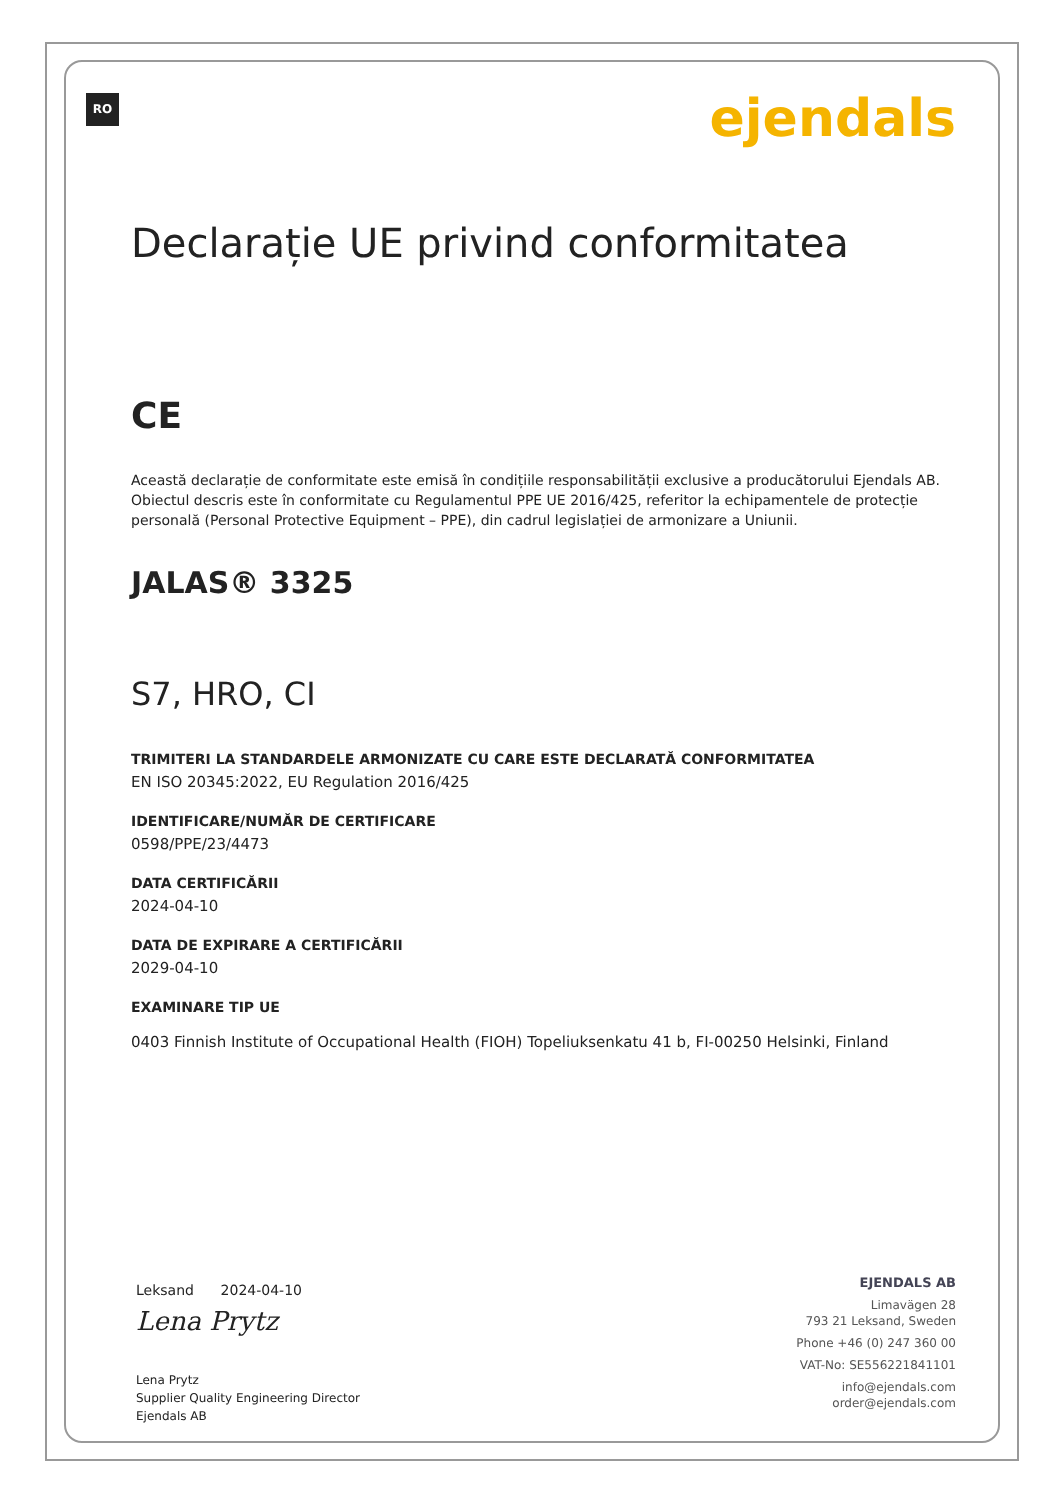RO ejendals
Declarație UE privind conformitatea
CE
Această declarație de conformitate este emisă în condițiile responsabilității exclusive a producătorului Ejendals AB.
Obiectul descris este în conformitate cu Regulamentul PPE UE 2016/425, referitor la echipamentele de protecție personală (Personal Protective Equipment – PPE), din cadrul legislației de armonizare a Uniunii.
JALAS® 3325
S7, HRO, CI
TRIMITERI LA STANDARDELE ARMONIZATE CU CARE ESTE DECLARATĂ CONFORMITATEA
EN ISO 20345:2022, EU Regulation 2016/425
IDENTIFICARE/NUMĂR DE CERTIFICARE
0598/PPE/23/4473
DATA CERTIFICĂRII
2024-04-10
DATA DE EXPIRARE A CERTIFICĂRII
2029-04-10
EXAMINARE TIP UE
0403 Finnish Institute of Occupational Health (FIOH) Topeliuksenkatu 41 b, FI-00250 Helsinki, Finland
Leksand 2024-04-10
Lena Prytz
Lena Prytz
Supplier Quality Engineering Director
Ejendals AB
EJENDALS AB
Limavägen 28
793 21 Leksand, Sweden
Phone +46 (0) 247 360 00
VAT-No: SE556221841101
info@ejendals.com
order@ejendals.com